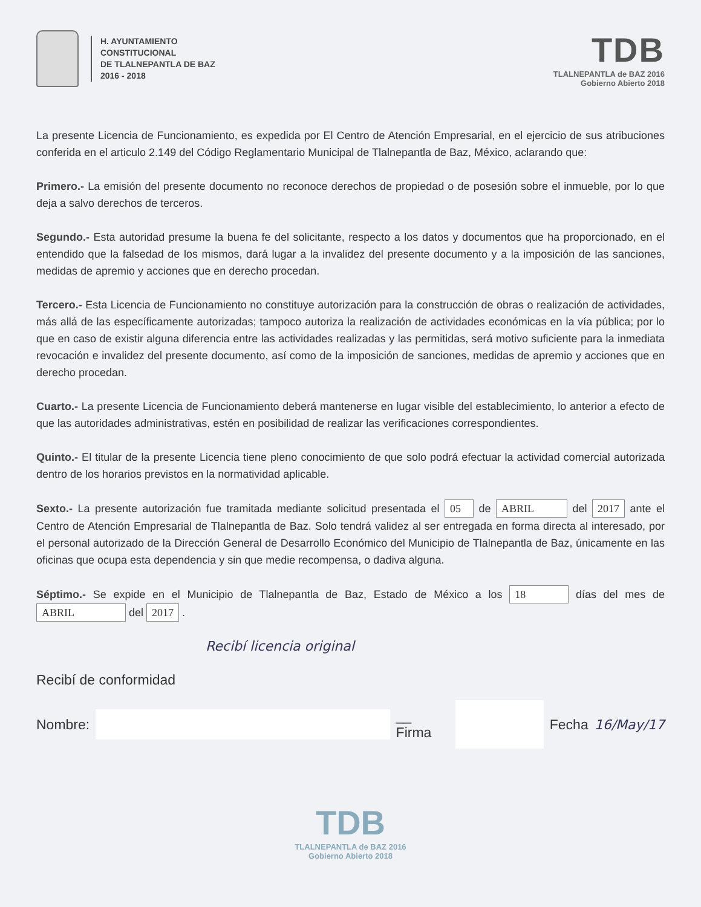H. AYUNTAMIENTO
CONSTITUCIONAL
DE TLALNEPANTLA DE BAZ
2016 - 2018
TDB
TLALNEPANTLA de BAZ 2016
Gobierno Abierto 2018
La presente Licencia de Funcionamiento, es expedida por El Centro de Atención Empresarial, en el ejercicio de sus atribuciones conferida en el articulo 2.149 del Código Reglamentario Municipal de Tlalnepantla de Baz, México, aclarando que:
Primero.- La emisión del presente documento no reconoce derechos de propiedad o de posesión sobre el inmueble, por lo que deja a salvo derechos de terceros.
Segundo.- Esta autoridad presume la buena fe del solicitante, respecto a los datos y documentos que ha proporcionado, en el entendido que la falsedad de los mismos, dará lugar a la invalidez del presente documento y a la imposición de las sanciones, medidas de apremio y acciones que en derecho procedan.
Tercero.- Esta Licencia de Funcionamiento no constituye autorización para la construcción de obras o realización de actividades, más allá de las específicamente autorizadas; tampoco autoriza la realización de actividades económicas en la vía pública; por lo que en caso de existir alguna diferencia entre las actividades realizadas y las permitidas, será motivo suficiente para la inmediata revocación e invalidez del presente documento, así como de la imposición de sanciones, medidas de apremio y acciones que en derecho procedan.
Cuarto.- La presente Licencia de Funcionamiento deberá mantenerse en lugar visible del establecimiento, lo anterior a efecto de que las autoridades administrativas, estén en posibilidad de realizar las verificaciones correspondientes.
Quinto.- El titular de la presente Licencia tiene pleno conocimiento de que solo podrá efectuar la actividad comercial autorizada dentro de los horarios previstos en la normatividad aplicable.
Sexto.- La presente autorización fue tramitada mediante solicitud presentada el 05 de ABRIL del 2017 ante el Centro de Atención Empresarial de Tlalnepantla de Baz. Solo tendrá validez al ser entregada en forma directa al interesado, por el personal autorizado de la Dirección General de Desarrollo Económico del Municipio de Tlalnepantla de Baz, únicamente en las oficinas que ocupa esta dependencia y sin que medie recompensa, o dadiva alguna.
Séptimo.- Se expide en el Municipio de Tlalnepantla de Baz, Estado de México a los 18 días del mes de ABRIL del 2017 .
Recibí licencia original
Recibí de conformidad
Nombre: __ Firma Fecha 16/May/17
TDB
TLALNEPANTLA de BAZ 2016
Gobierno Abierto 2018